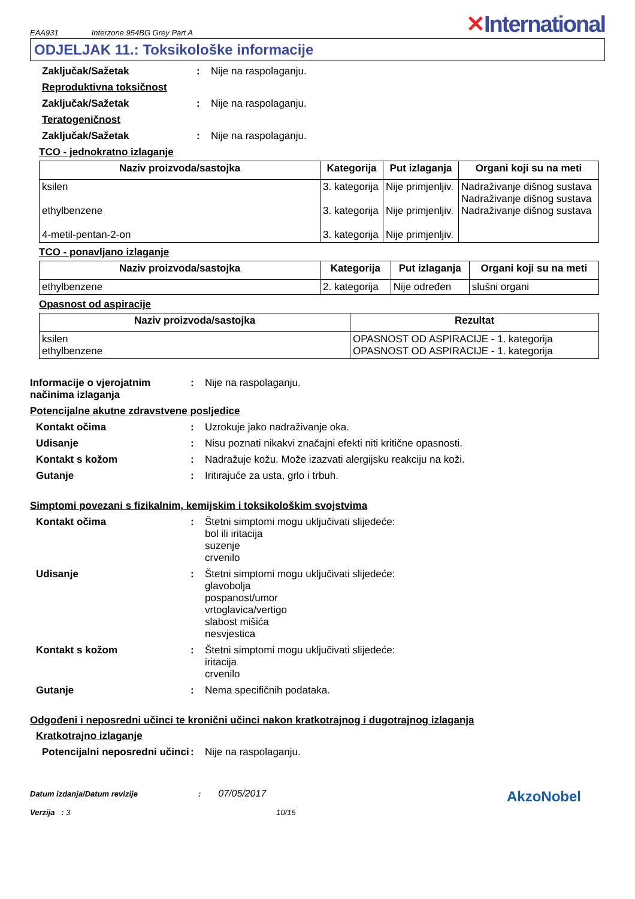EAA931 Interzone 954BG Grey Part A
✕International
ODJELJAK 11.: Toksikološke informacije
Zaključak/Sažetak : Nije na raspolaganju.
Reproduktivna toksičnost
Zaključak/Sažetak : Nije na raspolaganju.
Teratogeničnost
Zaključak/Sažetak : Nije na raspolaganju.
TCO - jednokratno izlaganje
| Naziv proizvoda/sastojka | Kategorija | Put izlaganja | Organi koji su na meti |
| --- | --- | --- | --- |
| ksilen ethylbenzene 4-metil-pentan-2-on | 3. kategorija 3. kategorija 3. kategorija | Nije primjenljiv. Nije primjenljiv. Nije primjenljiv. | Nadraživanje dišnog sustava Nadraživanje dišnog sustava Nadraživanje dišnog sustava |
TCO - ponavljano izlaganje
| Naziv proizvoda/sastojka | Kategorija | Put izlaganja | Organi koji su na meti |
| --- | --- | --- | --- |
| ethylbenzene | 2. kategorija | Nije određen | slušni organi |
Opasnost od aspiracije
| Naziv proizvoda/sastojka | Rezultat |
| --- | --- |
| ksilen ethylbenzene | OPASNOST OD ASPIRACIJE - 1. kategorija OPASNOST OD ASPIRACIJE - 1. kategorija |
Informacije o vjerojatnim načinima izlaganja
: Nije na raspolaganju.
Potencijalne akutne zdravstvene posljedice
Kontakt očima : Uzrokuje jako nadraživanje oka.
Udisanje : Nisu poznati nikakvi značajni efekti niti kritične opasnosti.
Kontakt s kožom : Nadražuje kožu. Može izazvati alergijsku reakciju na koži.
Gutanje : Iritirajuće za usta, grlo i trbuh.
Simptomi povezani s fizikalnim, kemijskim i toksikološkim svojstvima
Kontakt očima : Štetni simptomi mogu uključivati slijedeće:
bol ili iritacija
suzenje
crvenilo
Udisanje : Štetni simptomi mogu uključivati slijedeće:
glavobolja
pospanost/umor
vrtoglavica/vertigo
slabost mišića
nesvjestica
Kontakt s kožom : Štetni simptomi mogu uključivati slijedeće:
iritacija
crvenilo
Gutanje : Nema specifičnih podataka.
Odgođeni i neposredni učinci te kronični učinci nakon kratkotrajnog i dugotrajnog izlaganja
Kratkotrajno izlaganje
Potencijalni neposredni učinci
: Nije na raspolaganju.
Datum izdanja/Datum revizije : 07/05/2017
Verzija : 3 10/15
AkzoNobel